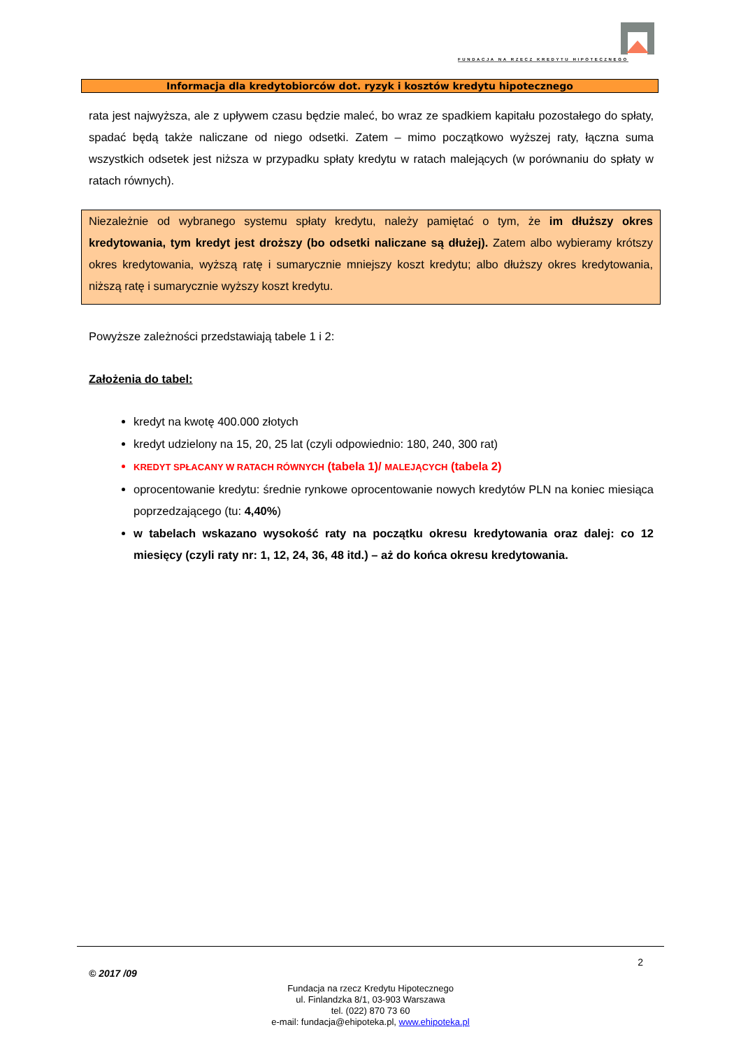FUNDACJA NA RZECZ KREDYTU HIPOTECZNEGO
Informacja dla kredytobiorców dot. ryzyk i kosztów kredytu hipotecznego
rata jest najwyższa, ale z upływem czasu będzie maleć, bo wraz ze spadkiem kapitału pozostałego do spłaty, spadać będą także naliczane od niego odsetki. Zatem – mimo początkowo wyższej raty, łączna suma wszystkich odsetek jest niższa w przypadku spłaty kredytu w ratach malejących (w porównaniu do spłaty w ratach równych).
Niezależnie od wybranego systemu spłaty kredytu, należy pamiętać o tym, że im dłuższy okres kredytowania, tym kredyt jest droższy (bo odsetki naliczane są dłużej). Zatem albo wybieramy krótszy okres kredytowania, wyższą ratę i sumarycznie mniejszy koszt kredytu; albo dłuższy okres kredytowania, niższą ratę i sumarycznie wyższy koszt kredytu.
Powyższe zależności przedstawiają tabele 1 i 2:
Założenia do tabel:
kredyt na kwotę 400.000 złotych
kredyt udzielony na 15, 20, 25 lat (czyli odpowiednio: 180, 240, 300 rat)
KREDYT SPŁACANY W RATACH RÓWNYCH (tabela 1)/ MALEJĄCYCH (tabela 2)
oprocentowanie kredytu: średnie rynkowe oprocentowanie nowych kredytów PLN na koniec miesiąca poprzedzającego (tu: 4,40%)
w tabelach wskazano wysokość raty na początku okresu kredytowania oraz dalej: co 12 miesięcy (czyli raty nr: 1, 12, 24, 36, 48 itd.) – aż do końca okresu kredytowania.
2
© 2017 /09
Fundacja na rzecz Kredytu Hipotecznego
ul. Finlandzka 8/1, 03-903 Warszawa
tel. (022) 870 73 60
e-mail: fundacja@ehipoteka.pl, www.ehipoteka.pl